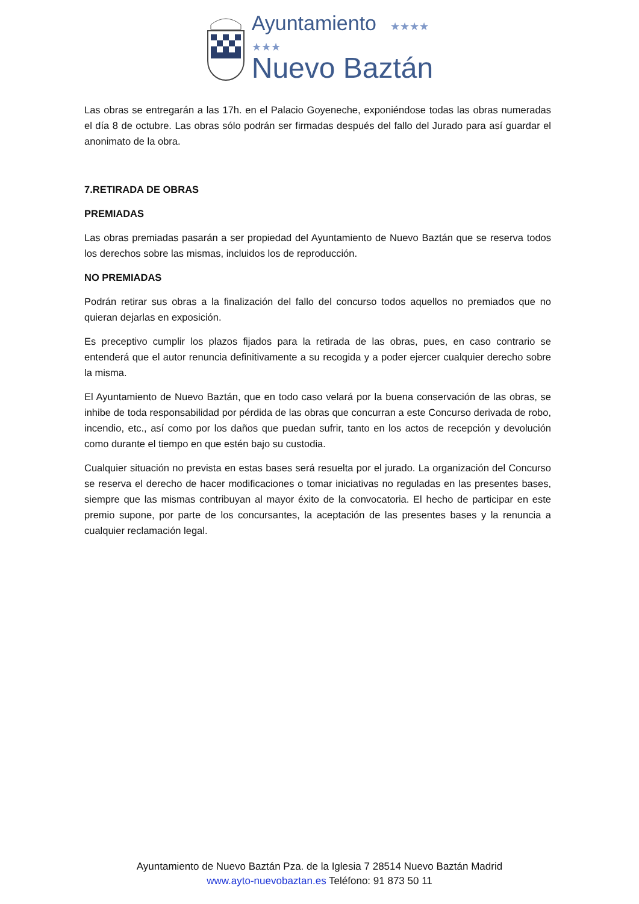Ayuntamiento ★★★★
★★★
Nuevo Baztán
Las obras se entregarán a las 17h. en el Palacio Goyeneche, exponiéndose todas las obras numeradas el día 8 de octubre. Las obras sólo podrán ser firmadas después del fallo del Jurado para así guardar el anonimato de la obra.
7.RETIRADA DE OBRAS
PREMIADAS
Las obras premiadas pasarán a ser propiedad del Ayuntamiento de Nuevo Baztán que se reserva todos los derechos sobre las mismas, incluidos los de reproducción.
NO PREMIADAS
Podrán retirar sus obras a la finalización del fallo del concurso todos aquellos no premiados que no quieran dejarlas en exposición.
Es preceptivo cumplir los plazos fijados para la retirada de las obras, pues, en caso contrario se entenderá que el autor renuncia definitivamente a su recogida y a poder ejercer cualquier derecho sobre la misma.
El Ayuntamiento de Nuevo Baztán, que en todo caso velará por la buena conservación de las obras, se inhibe de toda responsabilidad por pérdida de las obras que concurran a este Concurso derivada de robo, incendio, etc., así como por los daños que puedan sufrir, tanto en los actos de recepción y devolución como durante el tiempo en que estén bajo su custodia.
Cualquier situación no prevista en estas bases será resuelta por el jurado. La organización del Concurso se reserva el derecho de hacer modificaciones o tomar iniciativas no reguladas en las presentes bases, siempre que las mismas contribuyan al mayor éxito de la convocatoria. El hecho de participar en este premio supone, por parte de los concursantes, la aceptación de las presentes bases y la renuncia a cualquier reclamación legal.
Ayuntamiento de Nuevo Baztán Pza. de la Iglesia 7 28514 Nuevo Baztán Madrid
www.ayto-nuevobaztan.es Teléfono: 91 873 50 11